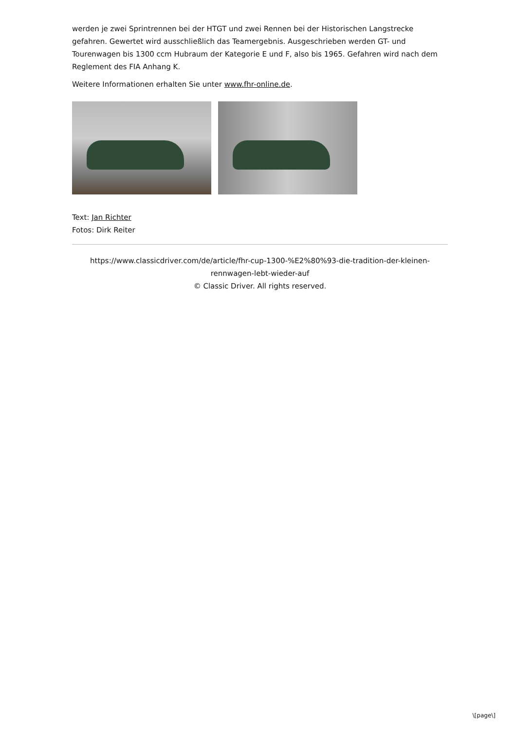werden je zwei Sprintrennen bei der HTGT und zwei Rennen bei der Historischen Langstrecke gefahren. Gewertet wird ausschließlich das Teamergebnis. Ausgeschrieben werden GT- und Tourenwagen bis 1300 ccm Hubraum der Kategorie E und F, also bis 1965. Gefahren wird nach dem Reglement des FIA Anhang K.
Weitere Informationen erhalten Sie unter www.fhr-online.de.
Text: Jan Richter
Fotos: Dirk Reiter
https://www.classicdriver.com/de/article/fhr-cup-1300-%E2%80%93-die-tradition-der-kleinen-rennwagen-lebt-wieder-auf
© Classic Driver. All rights reserved.
\[page\]